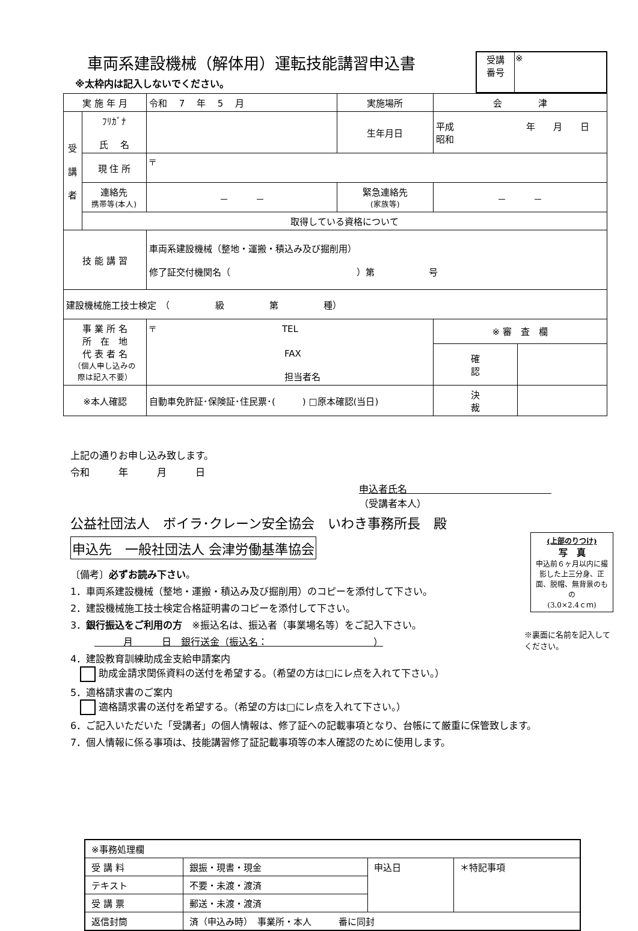車両系建設機械（解体用）運転技能講習申込書
| 受講 番号 | ※ |
※太枠内は記入しないでください。
| 実 施 年 月 | | 令和 7 年 5 月 | 実施場所 | 会 津 | |
| 受 講 者 | ﾌﾘｶﾞﾅ 氏 名 | | 生年月日 | 平成 年 月 日 昭和 | |
| | 現 住 所 | 〒 | | | |
| | 連絡先 携帯等(本人) | － － | 緊急連絡先 (家族等) | － － | |
| | 取得している資格について | | | | |
| 技 能 講 習 | | 車両系建設機械（整地・運搬・積込み及び掘削用） 修了証交付機関名（ ）第 号 | | | |
| 建設機械施工技士検定 （ 級 第 種） | | | | | |
| 事 業 所 名 所 在 地 代 表 者 名 （個人申し込みの 際は記入不要） | | 〒 TEL FAX 担当者名 | | ※ 審 査 欄 | |
| | | | | 確 認 | |
| ※本人確認 | | 自動車免許証･保険証･住民票･( ) □原本確認(当日) | | 決 裁 | |
上記の通りお申し込み致します。
令和　　　年　　　月　　　日
申込者氏名　　　　　　　　　　　　　　　
（受講者本人）
公益社団法人　ボイラ･クレーン安全協会　いわき事務所長　殿
申込先　一般社団法人 会津労働基準協会
〔備考〕必ずお読み下さい。
1．車両系建設機械（整地・運搬・積込み及び掘削用）のコピーを添付して下さい。
2．建設機械施工技士検定合格証明書のコピーを添付して下さい。
3．銀行振込をご利用の方　※振込名は、振込者（事業場名等）をご記入下さい。
　　　月　　　日　銀行送金（振込名：　　　　　　　　　　　）
4．建設教育訓練助成金支給申請案内
　 助成金請求関係資料の送付を希望する。（希望の方は□にレ点を入れて下さい。）
5．適格請求書のご案内
　 適格請求書の送付を希望する。（希望の方は□にレ点を入れて下さい。）
6．ご記入いただいた「受講者」の個人情報は、修了証への記載事項となり、台帳にて厳重に保管致します。
7．個人情報に係る事項は、技能講習修了証記載事項等の本人確認のために使用します。
(上部のりつけ)
写　真
申込前６ヶ月以内に撮影した上三分身、正面、脱帽、無背景のもの
(3.0×2.4ｃｍ)
※裏面に名前を記入してください。
| ※事務処理欄 | | | |
| 受 講 料 | 銀振・現書・現金 | 申込日 | ＊特記事項 |
| テキスト | 不要・未渡・渡済 | | |
| 受 講 票 | 郵送・未渡・渡済 | | |
| 返信封筒 | 済（申込み時） 事業所・本人 番に同封 | | |